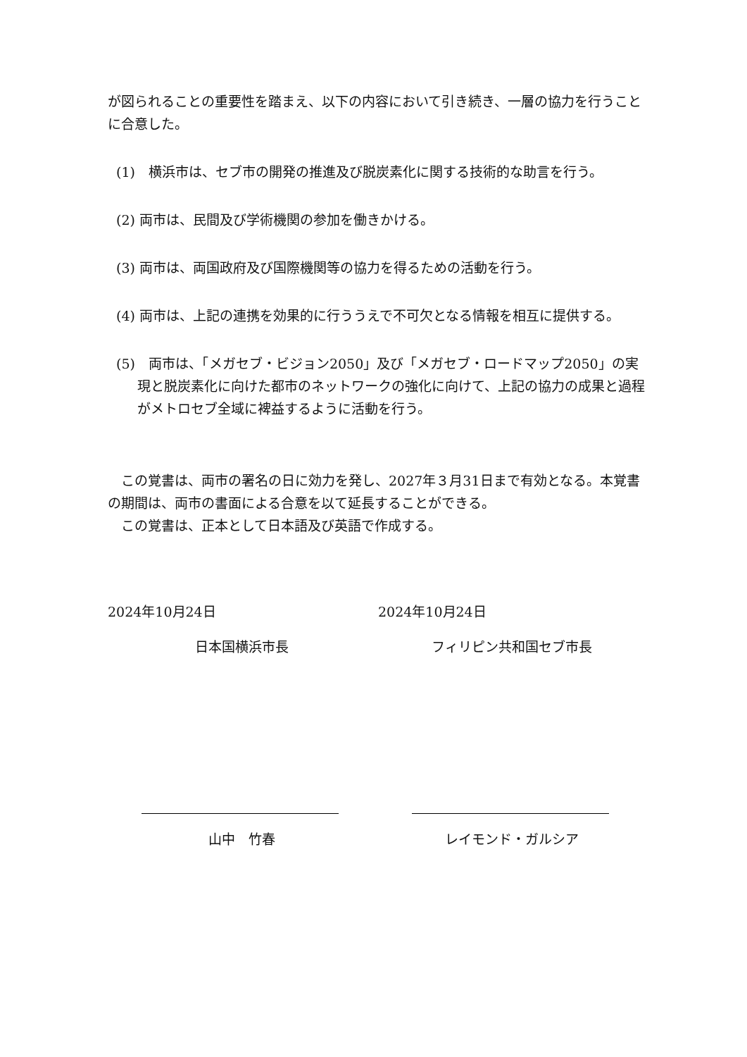が図られることの重要性を踏まえ、以下の内容において引き続き、一層の協力を行うことに合意した。
(1)　横浜市は、セブ市の開発の推進及び脱炭素化に関する技術的な助言を行う。
(2) 両市は、民間及び学術機関の参加を働きかける。
(3) 両市は、両国政府及び国際機関等の協力を得るための活動を行う。
(4) 両市は、上記の連携を効果的に行ううえで不可欠となる情報を相互に提供する。
(5)　両市は、「メガセブ・ビジョン2050」及び「メガセブ・ロードマップ2050」の実現と脱炭素化に向けた都市のネットワークの強化に向けて、上記の協力の成果と過程がメトロセブ全域に裨益するように活動を行う。
　この覚書は、両市の署名の日に効力を発し、2027年３月31日まで有効となる。本覚書の期間は、両市の書面による合意を以て延長することができる。
　この覚書は、正本として日本語及び英語で作成する。
2024年10月24日
日本国横浜市長
山中　竹春
2024年10月24日
フィリピン共和国セブ市長
レイモンド・ガルシア